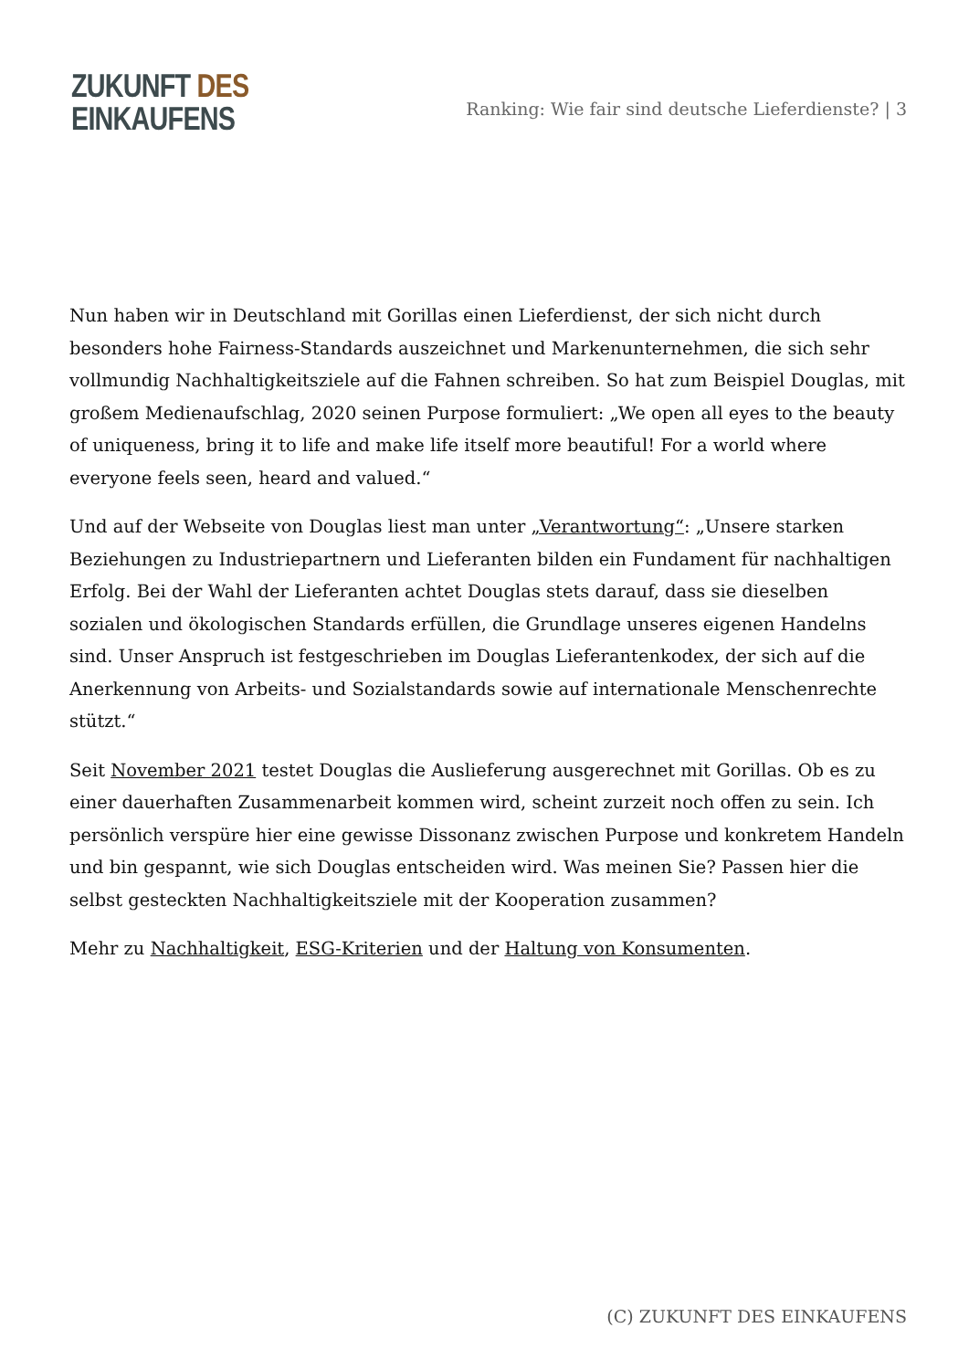ZUKUNFT DES
EINKAUFENS
Ranking: Wie fair sind deutsche Lieferdienste? | 3
Nun haben wir in Deutschland mit Gorillas einen Lieferdienst, der sich nicht durch besonders hohe Fairness-Standards auszeichnet und Markenunternehmen, die sich sehr vollmundig Nachhaltigkeitsziele auf die Fahnen schreiben. So hat zum Beispiel Douglas, mit großem Medienaufschlag, 2020 seinen Purpose formuliert: „We open all eyes to the beauty of uniqueness, bring it to life and make life itself more beautiful! For a world where everyone feels seen, heard and valued.“
Und auf der Webseite von Douglas liest man unter „Verantwortung“: „Unsere starken Beziehungen zu Industriepartnern und Lieferanten bilden ein Fundament für nachhaltigen Erfolg. Bei der Wahl der Lieferanten achtet Douglas stets darauf, dass sie dieselben sozialen und ökologischen Standards erfüllen, die Grundlage unseres eigenen Handelns sind. Unser Anspruch ist festgeschrieben im Douglas Lieferantenkodex, der sich auf die Anerkennung von Arbeits- und Sozialstandards sowie auf internationale Menschenrechte stützt.“
Seit November 2021 testet Douglas die Auslieferung ausgerechnet mit Gorillas. Ob es zu einer dauerhaften Zusammenarbeit kommen wird, scheint zurzeit noch offen zu sein. Ich persönlich verspüre hier eine gewisse Dissonanz zwischen Purpose und konkretem Handeln und bin gespannt, wie sich Douglas entscheiden wird. Was meinen Sie? Passen hier die selbst gesteckten Nachhaltigkeitsziele mit der Kooperation zusammen?
Mehr zu Nachhaltigkeit, ESG-Kriterien und der Haltung von Konsumenten.
(C) ZUKUNFT DES EINKAUFENS